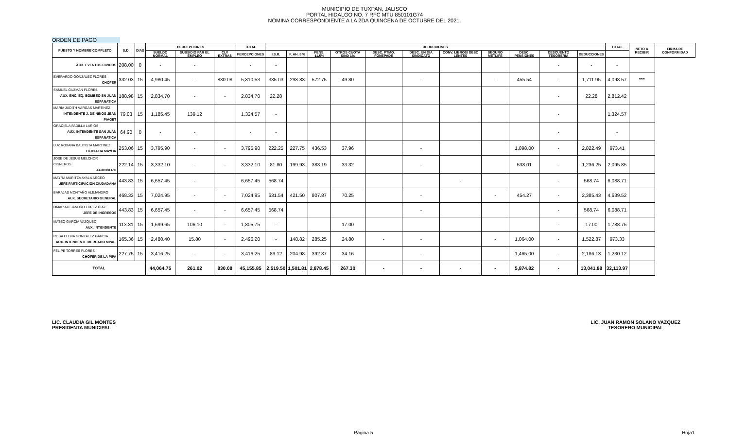MUNICIPIO DE TUXPAN, JALISCO
PORTAL HIDALGO NO. 7 RFC MTU 850101G74
NOMINA CORRESPONDIENTE A LA 2DA QUINCENA DE OCTUBRE DEL 2021.
ORDEN DE PAGO
| PUESTO Y NOMBRE COMPLETO | S.D. | DIAS | PERCEPCIONES | | | TOTAL | DEDUCCIONES | | | | | | | | | | | TOTAL | NETO A RECIBIR | FIRMA DE CONFORMIDAD |
| --- | --- | --- | --- | --- | --- | --- | --- | --- | --- | --- | --- | --- | --- | --- | --- | --- | --- | --- | --- | --- |
| | | | SUELDO NORMAL | SUBSIDIO PAR EL EMPLEO | CLV EXTRAS | PERCEPCIONES | I.S.R. | F. AH. 5 % | PENS. 11.5% | OTROS CUOTA SIND 1% | DESC. PTMO. FONEPADE | DESC. UN DIA SINDICATO | CONV. LIBROS/ DESC LENTES | SEGURO METLIFE | DESC. PENSIONES | DESCUENTO TESORERIA | DEDUCCIONES | | | |
| AUX. EVENTOS CIVICOS | 208.00 | 0 | - | - | | - | - | | | | | | | | | - | - | - | | |
| EVERARDO GONZALEZ FLORES CHOFER | 332.03 | 15 | 4,980.45 | - | 830.08 | 5,810.53 | 335.03 | 298.83 | 572.75 | 49.80 | | - | | - | 455.54 | - | 1,711.95 | 4,098.57 | *** | |
| SAMUEL GUZMAN FLORES AUX. ENC. EQ. BOMBEO SN JUAN ESPANATICA | 188.98 | 15 | 2,834.70 | - | - | 2,834.70 | 22.28 | | | | | | | | | - | 22.28 | 2,812.42 | | |
| MARIA JUDITH VARGAS MARTINEZ INTENDENTE J. DE NIÑOS JEAN PIAGET | 79.03 | 15 | 1,185.45 | 139.12 | | 1,324.57 | - | | | | | | | | | - | | 1,324.57 | | |
| GRACIELA PADILLA LARIOS AUX. INTENDENTE SAN JUAN ESPANATICA | 64.90 | 0 | - | - | | - | - | | | | | | | | | - | | - | | |
| LUZ ROXANA BAUTISTA MARTINEZ OFICIALIA MAYOR | 253.06 | 15 | 3,795.90 | - | - | 3,795.90 | 222.25 | 227.75 | 436.53 | 37.96 | | - | | | 1,898.00 | - | 2,822.49 | 973.41 | | |
| JOSE DE JESUS MELCHOR CISNEROS JARDINERO | 222.14 | 15 | 3,332.10 | - | - | 3,332.10 | 81.80 | 199.93 | 383.19 | 33.32 | | - | | | 538.01 | - | 1,236.25 | 2,095.85 | | |
| MAYRA MARITZA AYALA ARCEO JEFE PARTICIPACION CIUDADANA | 443.83 | 15 | 6,657.45 | - | | 6,657.45 | 568.74 | | | | | | - | | | - | 568.74 | 6,088.71 | | |
| BARAJAS MONTAÑO ALEJANDRO AUX. SECRETARIO GENERAL | 468.33 | 15 | 7,024.95 | - | - | 7,024.95 | 631.54 | 421.50 | 807.87 | 70.25 | | - | | - | 454.27 | - | 2,385.43 | 4,639.52 | | |
| OMAR ALEJANDRO LOPEZ DIAZ JEFE DE INGRESOS | 443.83 | 15 | 6,657.45 | - | - | 6,657.45 | 568.74 | | | | | - | | | | - | 568.74 | 6,088.71 | | |
| MATEO GARCIA VAZQUEZ AUX. INTENDENTE | 113.31 | 15 | 1,699.65 | 106.10 | - | 1,805.75 | - | | | 17.00 | | | | | | - | 17.00 | 1,788.75 | | |
| ROSA ELENA GONZALEZ GARCIA AUX. INTENDENTE MERCADO MPAL. | 165.36 | 15 | 2,480.40 | 15.80 | - | 2,496.20 | - | 148.82 | 285.25 | 24.80 | - | - | | - | 1,064.00 | - | 1,522.87 | 973.33 | | |
| FELIPE TORRES FLORES CHOFER DE LA PIPA | 227.75 | 15 | 3,416.25 | - | - | 3,416.25 | 89.12 | 204.98 | 392.87 | 34.16 | | - | | | 1,465.00 | - | 2,186.13 | 1,230.12 | | |
| TOTAL | | | 44,064.75 | 261.02 | 830.08 | 45,155.85 | 2,519.50 | 1,501.81 | 2,878.45 | 267.30 | - | - | - | - | 5,874.82 | - | 13,041.88 | 32,113.97 | | |
LIC. CLAUDIA GIL MONTES
PRESIDENTA MUNICIPAL
LIC. JUAN RAMON SOLANO VAZQUEZ
TESORERO MUNICIPAL
Página 5 Hoja1